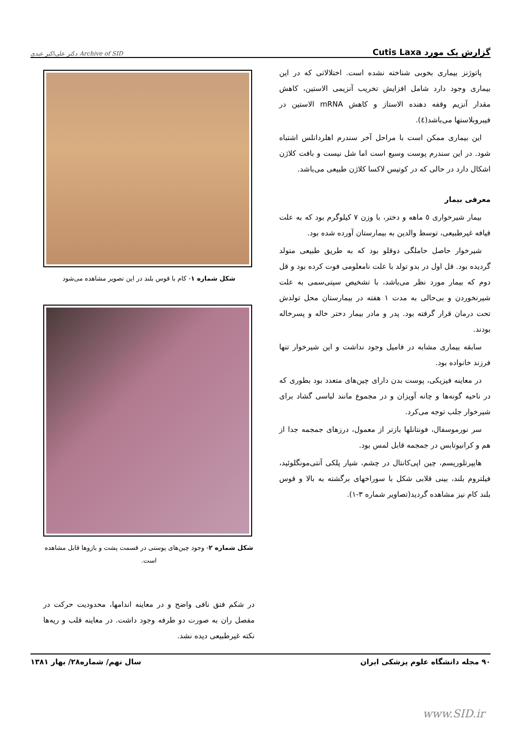گزارش یک مورد Cutis Laxa Archive of SID دکتر علی‌اکبر عبدی
پاتوژنز بیماری بخوبی شناخته نشده است. اختلالاتی که در این بیماری وجود دارد شامل افزایش تخریب آنزیمی الاستین، کاهش مقدار آنزیم وقفه دهنده الاستاز و کاهش mRNA الاستین در فیبروبلاستها می‌باشد(٤).
این بیماری ممکن است با مراحل آخر سندرم اهلردانلس اشتباه شود. در این سندرم پوست وسیع است اما شل نیست و بافت کلاژن اشکال دارد در حالی که در کوتیس لاکسا کلاژن طبیعی می‌باشد.
معرفی بیمار
بیمار شیرخواری ٥ ماهه و دختر، با وزن ٧ کیلوگرم بود که به علت قیافه غیرطبیعی، توسط والدین به بیمارستان آورده شده بود.
شیرخوار حاصل حاملگی دوقلو بود که به طریق طبیعی متولد گردیده بود. قل اول در بدو تولد با علت نامعلومی فوت کرده بود و قل دوم که بیمار مورد نظر می‌باشد، با تشخیص سپتی‌سمی به علت شیرنخوردن و بی‌حالی به مدت ١ هفته در بیمارستان محل تولدش تحت درمان قرار گرفته بود. پدر و مادر بیمار دختر خاله و پسرخاله بودند.
سابقه بیماری مشابه در فامیل وجود نداشت و این شیرخوار تنها فرزند خانواده بود.
در معاینه فیزیکی، پوست بدن دارای چین‌های متعدد بود بطوری که در ناحیه گونه‌ها و چانه آویزان و در مجموع مانند لباسی گشاد برای شیرخوار جلب توجه می‌کرد.
سر نورموسفال، فونتانلها بازتر از معمول، درزهای جمجمه جدا از هم و کرانیوتابس در جمجمه قابل لمس بود.
هایپرتلوریسم، چین اپی‌کانتال در چشم، شیار پلکی آنتی‌مونگلوئید، فیلتروم بلند، بینی قلابی شکل با سوراخهای برگشته به بالا و قوس بلند کام نیز مشاهده گردید(تصاویر شماره ٣-١).
شکل شماره ١- کام با قوس بلند در این تصویر مشاهده می‌شود
شکل شماره ٢- وجود چین‌های پوستی در قسمت پشت و بازوها قابل مشاهده است.
در شکم فتق نافی واضح و در معاینه اندامها، محدودیت حرکت در مفصل ران به صورت دو طرفه وجود داشت. در معاینه قلب و ریه‌ها نکته غیرطبیعی دیده نشد.
٩٠ مجله دانشگاه علوم پزشکی ایران سال نهم/ شماره٢٨/ بهار ١٣٨١
www.SID.ir